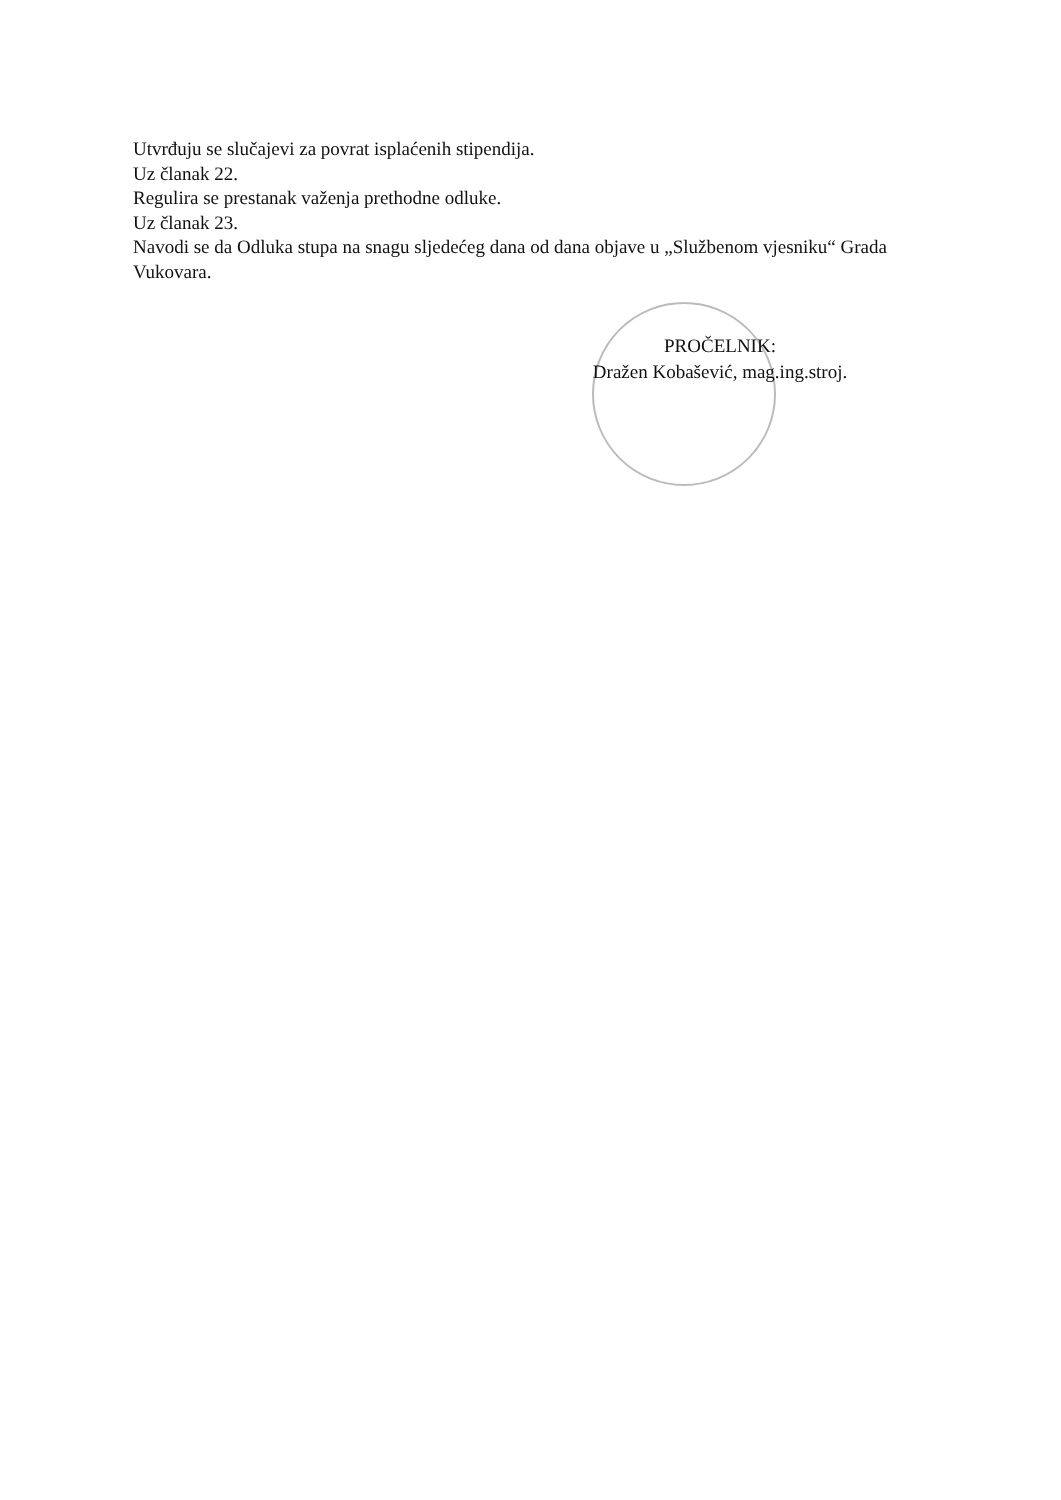Utvrđuju se slučajevi za povrat isplaćenih stipendija.
Uz članak 22.
Regulira se prestanak važenja prethodne odluke.
Uz članak 23.
Navodi se da Odluka stupa na snagu sljedećeg dana od dana objave u „Službenom vjesniku“ Grada Vukovara.
PROČELNIK:
Dražen Kobašević, mag.ing.stroj.